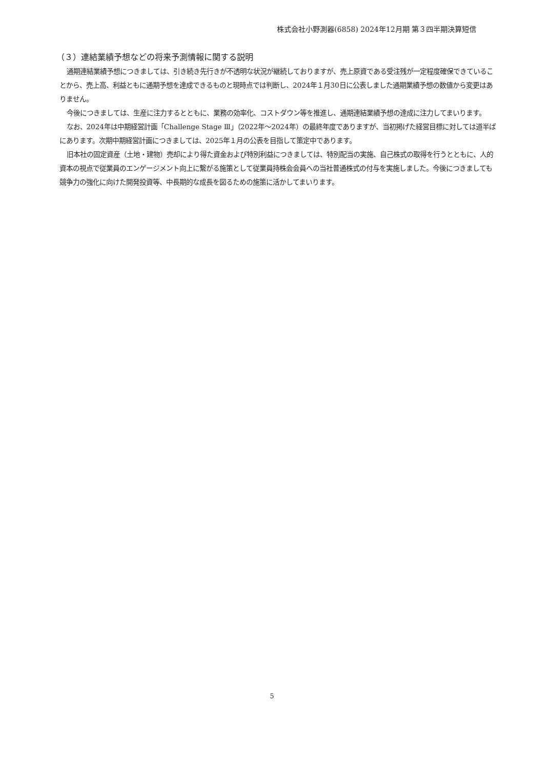株式会社小野測器(6858) 2024年12月期 第３四半期決算短信
（３）連結業績予想などの将来予測情報に関する説明
通期連結業績予想につきましては、引き続き先行きが不透明な状況が継続しておりますが、売上原資である受注残が一定程度確保できていることから、売上高、利益ともに通期予想を達成できるものと現時点では判断し、2024年１月30日に公表しました通期業績予想の数値から変更はありません。
今後につきましては、生産に注力するとともに、業務の効率化、コストダウン等を推進し、通期連結業績予想の達成に注力してまいります。
なお、2024年は中期経営計画「Challenge Stage Ⅲ」（2022年～2024年）の最終年度でありますが、当初掲げた経営目標に対しては道半ばにあります。次期中期経営計画につきましては、2025年１月の公表を目指して策定中であります。
旧本社の固定資産（土地・建物）売却により得た資金および特別利益につきましては、特別配当の実施、自己株式の取得を行うとともに、人的資本の視点で従業員のエンゲージメント向上に繋がる施策として従業員持株会会員への当社普通株式の付与を実施しました。今後につきましても競争力の強化に向けた開発投資等、中長期的な成長を図るための施策に活かしてまいります。
5